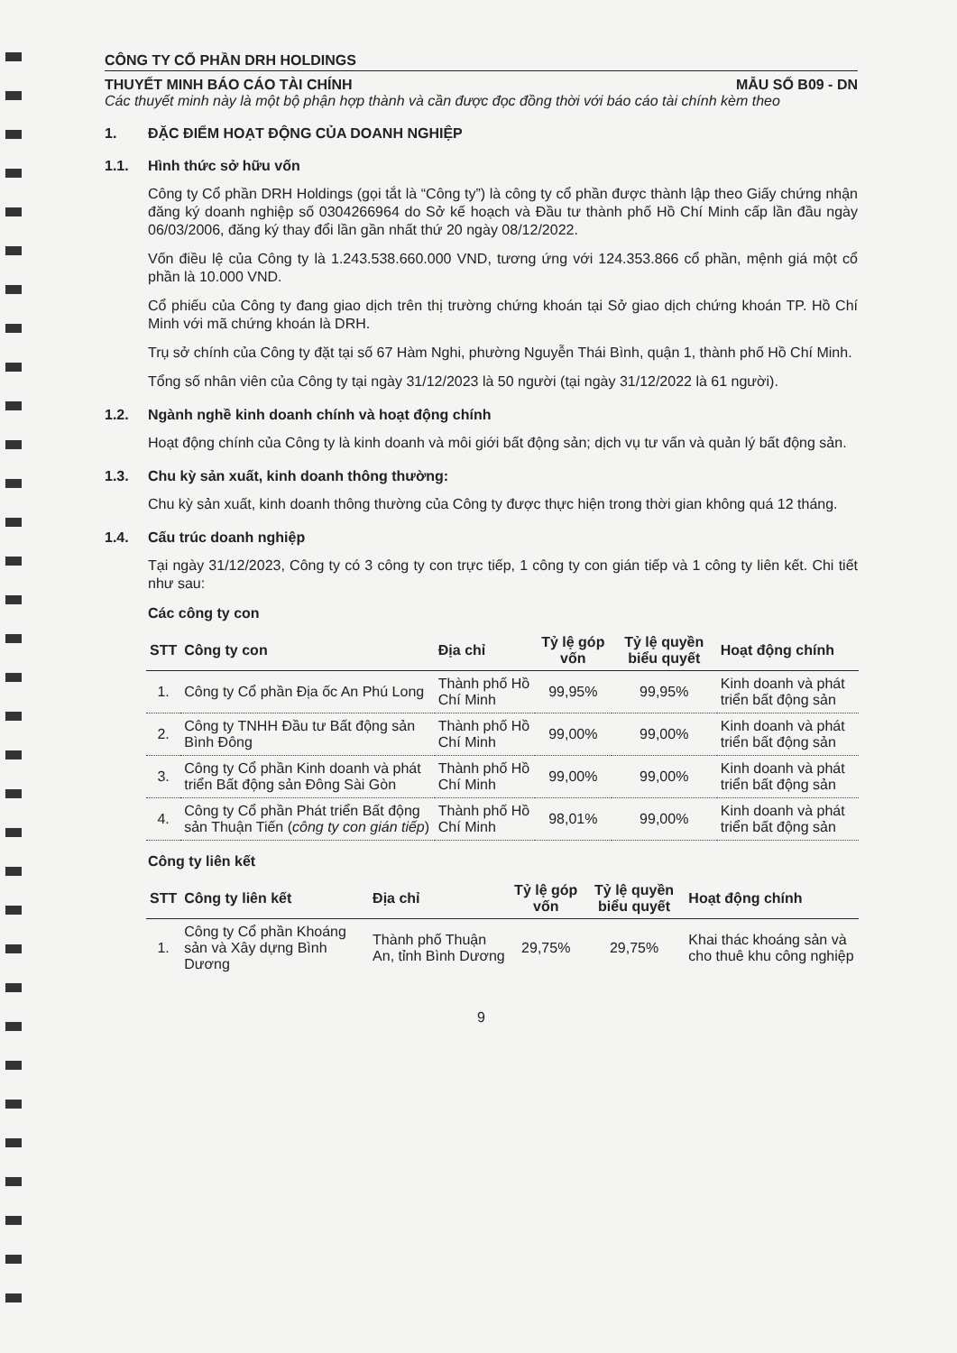CÔNG TY CỔ PHẦN DRH HOLDINGS
THUYẾT MINH BÁO CÁO TÀI CHÍNH MẪU SỐ B09 - DN
Các thuyết minh này là một bộ phận hợp thành và cần được đọc đồng thời với báo cáo tài chính kèm theo
1. ĐẶC ĐIỂM HOẠT ĐỘNG CỦA DOANH NGHIỆP
1.1. Hình thức sở hữu vốn
Công ty Cổ phần DRH Holdings (gọi tắt là “Công ty”) là công ty cổ phần được thành lập theo Giấy chứng nhận đăng ký doanh nghiệp số 0304266964 do Sở kế hoạch và Đầu tư thành phố Hồ Chí Minh cấp lần đầu ngày 06/03/2006, đăng ký thay đổi lần gần nhất thứ 20 ngày 08/12/2022.
Vốn điều lệ của Công ty là 1.243.538.660.000 VND, tương ứng với 124.353.866 cổ phần, mệnh giá một cổ phần là 10.000 VND.
Cổ phiếu của Công ty đang giao dịch trên thị trường chứng khoán tại Sở giao dịch chứng khoán TP. Hồ Chí Minh với mã chứng khoán là DRH.
Trụ sở chính của Công ty đặt tại số 67 Hàm Nghi, phường Nguyễn Thái Bình, quận 1, thành phố Hồ Chí Minh.
Tổng số nhân viên của Công ty tại ngày 31/12/2023 là 50 người (tại ngày 31/12/2022 là 61 người).
1.2. Ngành nghề kinh doanh chính và hoạt động chính
Hoạt động chính của Công ty là kinh doanh và môi giới bất động sản; dịch vụ tư vấn và quản lý bất động sản.
1.3. Chu kỳ sản xuất, kinh doanh thông thường:
Chu kỳ sản xuất, kinh doanh thông thường của Công ty được thực hiện trong thời gian không quá 12 tháng.
1.4. Cấu trúc doanh nghiệp
Tại ngày 31/12/2023, Công ty có 3 công ty con trực tiếp, 1 công ty con gián tiếp và 1 công ty liên kết. Chi tiết như sau:
Các công ty con
| STT | Công ty con | Địa chỉ | Tỷ lệ góp vốn | Tỷ lệ quyền biểu quyết | Hoạt động chính |
| --- | --- | --- | --- | --- | --- |
| 1. | Công ty Cổ phần Địa ốc An Phú Long | Thành phố Hồ Chí Minh | 99,95% | 99,95% | Kinh doanh và phát triển bất động sản |
| 2. | Công ty TNHH Đầu tư Bất động sản Bình Đông | Thành phố Hồ Chí Minh | 99,00% | 99,00% | Kinh doanh và phát triển bất động sản |
| 3. | Công ty Cổ phần Kinh doanh và phát triển Bất động sản Đông Sài Gòn | Thành phố Hồ Chí Minh | 99,00% | 99,00% | Kinh doanh và phát triển bất động sản |
| 4. | Công ty Cổ phần Phát triển Bất động sản Thuận Tiến ( công ty con gián tiếp ) | Thành phố Hồ Chí Minh | 98,01% | 99,00% | Kinh doanh và phát triển bất động sản |
Công ty liên kết
| STT | Công ty liên kết | Địa chỉ | Tỷ lệ góp vốn | Tỷ lệ quyền biểu quyết | Hoạt động chính |
| --- | --- | --- | --- | --- | --- |
| 1. | Công ty Cổ phần Khoáng sản và Xây dựng Bình Dương | Thành phố Thuận An, tỉnh Bình Dương | 29,75% | 29,75% | Khai thác khoáng sản và cho thuê khu công nghiệp |
9